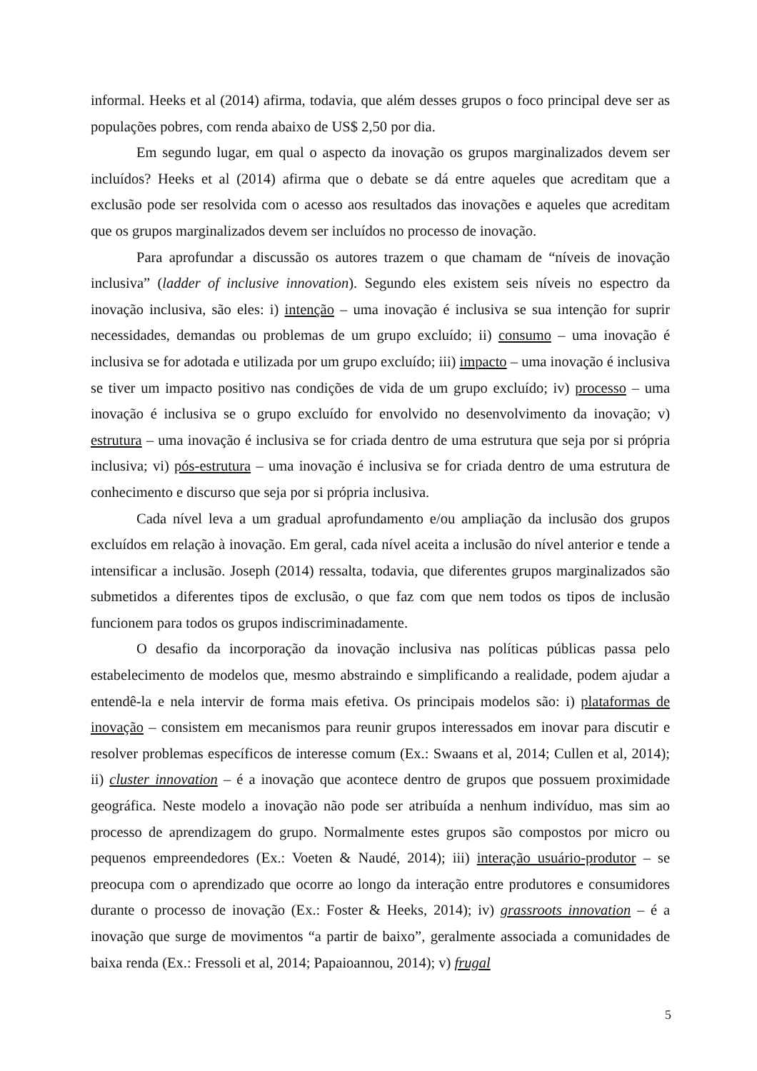informal. Heeks et al (2014) afirma, todavia, que além desses grupos o foco principal deve ser as populações pobres, com renda abaixo de US$ 2,50 por dia.
Em segundo lugar, em qual o aspecto da inovação os grupos marginalizados devem ser incluídos? Heeks et al (2014) afirma que o debate se dá entre aqueles que acreditam que a exclusão pode ser resolvida com o acesso aos resultados das inovações e aqueles que acreditam que os grupos marginalizados devem ser incluídos no processo de inovação.
Para aprofundar a discussão os autores trazem o que chamam de “níveis de inovação inclusiva” (ladder of inclusive innovation). Segundo eles existem seis níveis no espectro da inovação inclusiva, são eles: i) intenção – uma inovação é inclusiva se sua intenção for suprir necessidades, demandas ou problemas de um grupo excluído; ii) consumo – uma inovação é inclusiva se for adotada e utilizada por um grupo excluído; iii) impacto – uma inovação é inclusiva se tiver um impacto positivo nas condições de vida de um grupo excluído; iv) processo – uma inovação é inclusiva se o grupo excluído for envolvido no desenvolvimento da inovação; v) estrutura – uma inovação é inclusiva se for criada dentro de uma estrutura que seja por si própria inclusiva; vi) pós-estrutura – uma inovação é inclusiva se for criada dentro de uma estrutura de conhecimento e discurso que seja por si própria inclusiva.
Cada nível leva a um gradual aprofundamento e/ou ampliação da inclusão dos grupos excluídos em relação à inovação. Em geral, cada nível aceita a inclusão do nível anterior e tende a intensificar a inclusão. Joseph (2014) ressalta, todavia, que diferentes grupos marginalizados são submetidos a diferentes tipos de exclusão, o que faz com que nem todos os tipos de inclusão funcionem para todos os grupos indiscriminadamente.
O desafio da incorporação da inovação inclusiva nas políticas públicas passa pelo estabelecimento de modelos que, mesmo abstraindo e simplificando a realidade, podem ajudar a entendê-la e nela intervir de forma mais efetiva. Os principais modelos são: i) plataformas de inovação – consistem em mecanismos para reunir grupos interessados em inovar para discutir e resolver problemas específicos de interesse comum (Ex.: Swaans et al, 2014; Cullen et al, 2014); ii) cluster innovation – é a inovação que acontece dentro de grupos que possuem proximidade geográfica. Neste modelo a inovação não pode ser atribuída a nenhum indivíduo, mas sim ao processo de aprendizagem do grupo. Normalmente estes grupos são compostos por micro ou pequenos empreendedores (Ex.: Voeten & Naudé, 2014); iii) interação usuário-produtor – se preocupa com o aprendizado que ocorre ao longo da interação entre produtores e consumidores durante o processo de inovação (Ex.: Foster & Heeks, 2014); iv) grassroots innovation – é a inovação que surge de movimentos “a partir de baixo”, geralmente associada a comunidades de baixa renda (Ex.: Fressoli et al, 2014; Papaioannou, 2014); v) frugal
5